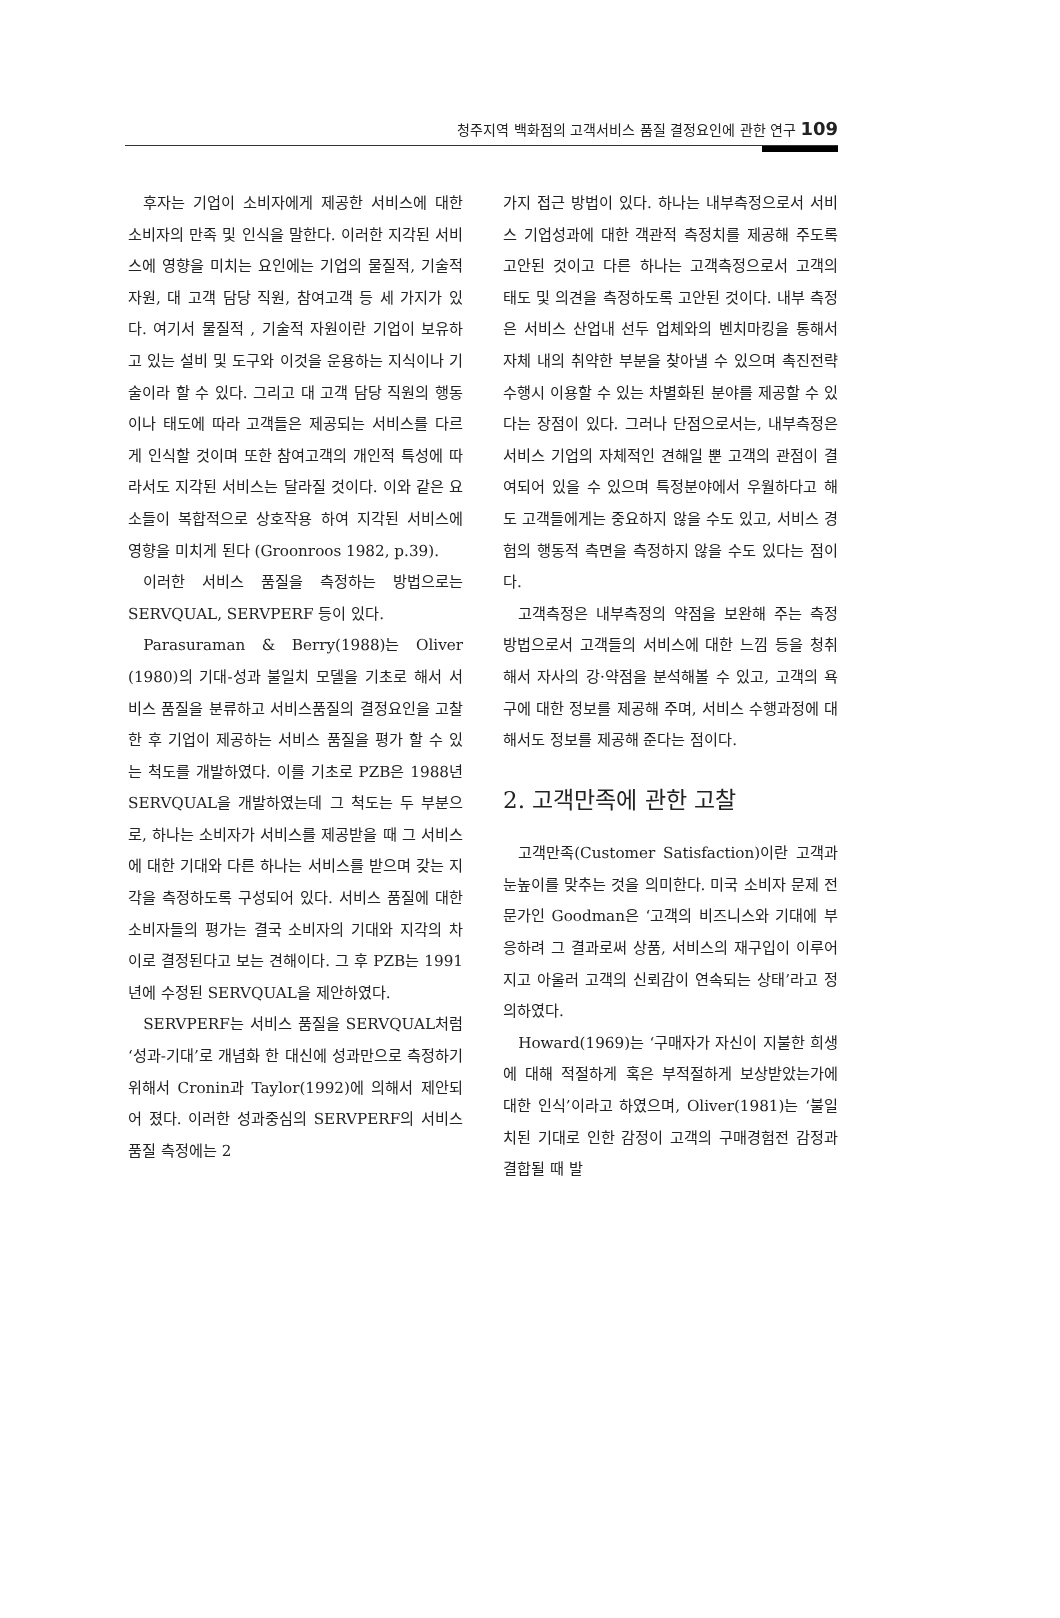청주지역 백화점의 고객서비스 품질 결정요인에 관한 연구 109
후자는 기업이 소비자에게 제공한 서비스에 대한 소비자의 만족 및 인식을 말한다. 이러한 지각된 서비스에 영향을 미치는 요인에는 기업의 물질적, 기술적 자원, 대 고객 담당 직원, 참여고객 등 세 가지가 있다. 여기서 물질적 , 기술적 자원이란 기업이 보유하고 있는 설비 및 도구와 이것을 운용하는 지식이나 기술이라 할 수 있다. 그리고 대 고객 담당 직원의 행동이나 태도에 따라 고객들은 제공되는 서비스를 다르게 인식할 것이며 또한 참여고객의 개인적 특성에 따라서도 지각된 서비스는 달라질 것이다. 이와 같은 요소들이 복합적으로 상호작용 하여 지각된 서비스에 영향을 미치게 된다 (Groonroos 1982, p.39).
이러한 서비스 품질을 측정하는 방법으로는 SERVQUAL, SERVPERF 등이 있다.
Parasuraman & Berry(1988)는 Oliver (1980)의 기대-성과 불일치 모델을 기초로 해서 서비스 품질을 분류하고 서비스품질의 결정요인을 고찰한 후 기업이 제공하는 서비스 품질을 평가 할 수 있는 척도를 개발하였다. 이를 기초로 PZB은 1988년 SERVQUAL을 개발하였는데 그 척도는 두 부분으로, 하나는 소비자가 서비스를 제공받을 때 그 서비스에 대한 기대와 다른 하나는 서비스를 받으며 갖는 지각을 측정하도록 구성되어 있다. 서비스 품질에 대한 소비자들의 평가는 결국 소비자의 기대와 지각의 차이로 결정된다고 보는 견해이다. 그 후 PZB는 1991년에 수정된 SERVQUAL을 제안하였다.
SERVPERF는 서비스 품질을 SERVQUAL처럼 ‘성과-기대’로 개념화 한 대신에 성과만으로 측정하기 위해서 Cronin과 Taylor(1992)에 의해서 제안되어 졌다. 이러한 성과중심의 SERVPERF의 서비스 품질 측정에는 2
가지 접근 방법이 있다. 하나는 내부측정으로서 서비스 기업성과에 대한 객관적 측정치를 제공해 주도록 고안된 것이고 다른 하나는 고객측정으로서 고객의 태도 및 의견을 측정하도록 고안된 것이다. 내부 측정은 서비스 산업내 선두 업체와의 벤치마킹을 통해서 자체 내의 취약한 부분을 찾아낼 수 있으며 촉진전략 수행시 이용할 수 있는 차별화된 분야를 제공할 수 있다는 장점이 있다. 그러나 단점으로서는, 내부측정은 서비스 기업의 자체적인 견해일 뿐 고객의 관점이 결여되어 있을 수 있으며 특정분야에서 우월하다고 해도 고객들에게는 중요하지 않을 수도 있고, 서비스 경험의 행동적 측면을 측정하지 않을 수도 있다는 점이다.
고객측정은 내부측정의 약점을 보완해 주는 측정 방법으로서 고객들의 서비스에 대한 느낌 등을 청취해서 자사의 강·약점을 분석해볼 수 있고, 고객의 욕구에 대한 정보를 제공해 주며, 서비스 수행과정에 대해서도 정보를 제공해 준다는 점이다.
2. 고객만족에 관한 고찰
고객만족(Customer Satisfaction)이란 고객과 눈높이를 맞추는 것을 의미한다. 미국 소비자 문제 전문가인 Goodman은 ‘고객의 비즈니스와 기대에 부응하려 그 결과로써 상품, 서비스의 재구입이 이루어지고 아울러 고객의 신뢰감이 연속되는 상태’라고 정의하였다.
Howard(1969)는 ‘구매자가 자신이 지불한 희생에 대해 적절하게 혹은 부적절하게 보상받았는가에 대한 인식’이라고 하였으며, Oliver(1981)는 ‘불일치된 기대로 인한 감정이 고객의 구매경험전 감정과 결합될 때 발